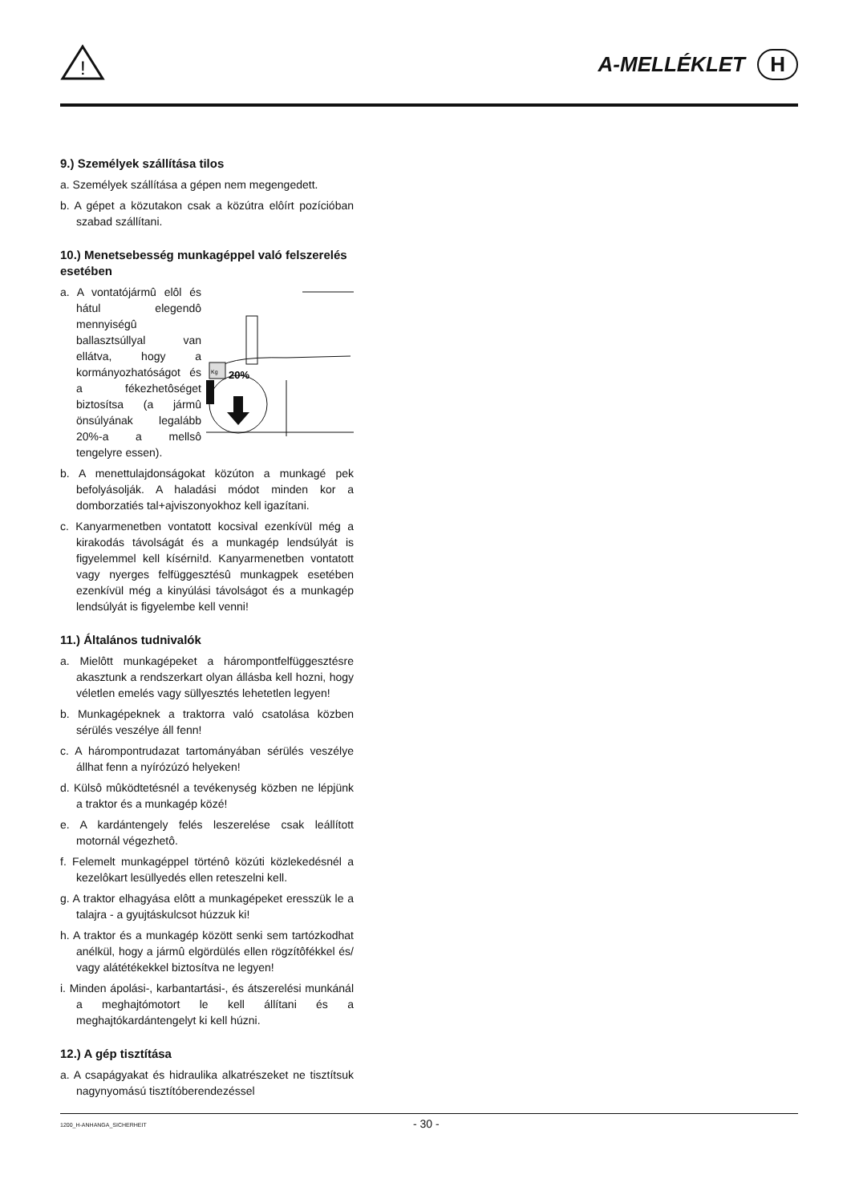!
A-MELLÉKLET H
9.) Személyek szállítása tilos
a. Személyek szállítása a gépen nem megengedett.
b. A gépet a közutakon csak a közútra elôírt pozícióban szabad szállítani.
10.) Menetsebesség munkagéppel való felszerelés esetében
a. A vontatójármû elôl és hátul elegendô mennyiségû ballasztsúllyal van ellátva, hogy a kormányozhatóságot és a fékezhetôséget biztosítsa (a jármû önsúlyának legalább 20%-a a mellsô tengelyre essen).
Kg
20%
b. A menettulajdonságokat közúton a munkagé pek befolyásolják. A haladási módot minden kor a domborzatiés tal+ajviszonyokhoz kell igazítani.
c. Kanyarmenetben vontatott kocsival ezenkívül még a kirakodás távolságát és a munkagép lendsúlyát is figyelemmel kell kísérni!d. Kanyarmenetben vontatott vagy nyerges felfüggesztésû munkagpek esetében ezenkívül még a kinyúlási távolságot és a munkagép lendsúlyát is figyelembe kell venni!
11.) Általános tudnivalók
a. Mielôtt munkagépeket a hárompontfelfüggesztésre akasztunk a rendszerkart olyan állásba kell hozni, hogy véletlen emelés vagy süllyesztés lehetetlen legyen!
b. Munkagépeknek a traktorra való csatolása közben sérülés veszélye áll fenn!
c. A hárompontrudazat tartományában sérülés veszélye állhat fenn a nyírózúzó helyeken!
d. Külsô mûködtetésnél a tevékenység közben ne lépjünk a traktor és a munkagép közé!
e. A kardántengely felés leszerelése csak leállított motornál végezhetô.
f. Felemelt munkagéppel történô közúti közlekedésnél a kezelôkart lesüllyedés ellen reteszelni kell.
g. A traktor elhagyása elôtt a munkagépeket eresszük le a talajra - a gyujtáskulcsot húzzuk ki!
h. A traktor és a munkagép között senki sem tartózkodhat anélkül, hogy a jármû elgördülés ellen rögzítôfékkel és/ vagy alátétékekkel biztosítva ne legyen!
i. Minden ápolási-, karbantartási-, és átszerelési munkánál a meghajtómotort le kell állítani és a meghajtókardántengelyt ki kell húzni.
12.) A gép tisztítása
a. A csapágyakat és hidraulika alkatrészeket ne tisztítsuk nagynyomású tisztítóberendezéssel
1200_H-ANHANGA_SICHERHEIT - 30 -